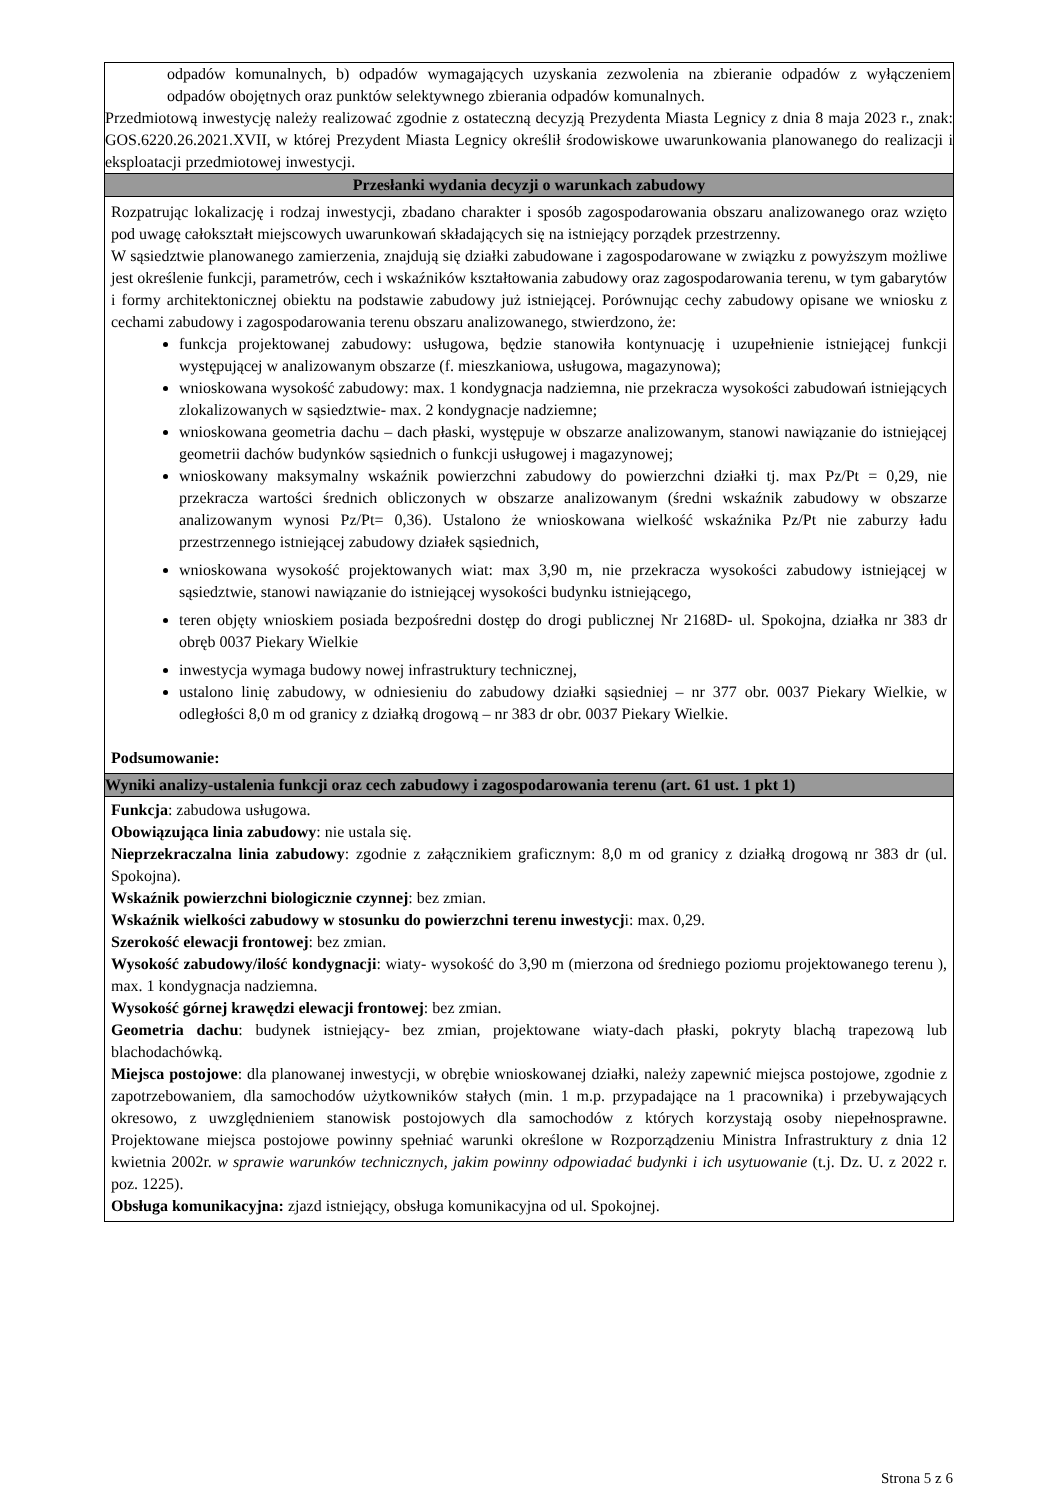odpadów komunalnych, b) odpadów wymagających uzyskania zezwolenia na zbieranie odpadów z wyłączeniem odpadów obojętnych oraz punktów selektywnego zbierania odpadów komunalnych.
Przedmiotową inwestycję należy realizować zgodnie z ostateczną decyzją Prezydenta Miasta Legnicy z dnia 8 maja 2023 r., znak: GOS.6220.26.2021.XVII, w której Prezydent Miasta Legnicy określił środowiskowe uwarunkowania planowanego do realizacji i eksploatacji przedmiotowej inwestycji.
Przesłanki wydania decyzji o warunkach zabudowy
Rozpatrując lokalizację i rodzaj inwestycji, zbadano charakter i sposób zagospodarowania obszaru analizowanego oraz wzięto pod uwagę całokształt miejscowych uwarunkowań składających się na istniejący porządek przestrzenny.
W sąsiedztwie planowanego zamierzenia, znajdują się działki zabudowane i zagospodarowane w związku z powyższym możliwe jest określenie funkcji, parametrów, cech i wskaźników kształtowania zabudowy oraz zagospodarowania terenu, w tym gabarytów i formy architektonicznej obiektu na podstawie zabudowy już istniejącej. Porównując cechy zabudowy opisane we wniosku z cechami zabudowy i zagospodarowania terenu obszaru analizowanego, stwierdzono, że:
funkcja projektowanej zabudowy: usługowa, będzie stanowiła kontynuację i uzupełnienie istniejącej funkcji występującej w analizowanym obszarze (f. mieszkaniowa, usługowa, magazynowa);
wnioskowana wysokość zabudowy: max. 1 kondygnacja nadziemna, nie przekracza wysokości zabudowań istniejących zlokalizowanych w sąsiedztwie- max. 2 kondygnacje nadziemne;
wnioskowana geometria dachu – dach płaski, występuje w obszarze analizowanym, stanowi nawiązanie do istniejącej geometrii dachów budynków sąsiednich o funkcji usługowej i magazynowej;
wnioskowany maksymalny wskaźnik powierzchni zabudowy do powierzchni działki tj. max Pz/Pt = 0,29, nie przekracza wartości średnich obliczonych w obszarze analizowanym (średni wskaźnik zabudowy w obszarze analizowanym wynosi Pz/Pt= 0,36). Ustalono że wnioskowana wielkość wskaźnika Pz/Pt nie zaburzy ładu przestrzennego istniejącej zabudowy działek sąsiednich,
wnioskowana wysokość projektowanych wiat: max 3,90 m, nie przekracza wysokości zabudowy istniejącej w sąsiedztwie, stanowi nawiązanie do istniejącej wysokości budynku istniejącego,
teren objęty wnioskiem posiada bezpośredni dostęp do drogi publicznej Nr 2168D- ul. Spokojna, działka nr 383 dr obręb 0037 Piekary Wielkie
inwestycja wymaga budowy nowej infrastruktury technicznej,
ustalono linię zabudowy, w odniesieniu do zabudowy działki sąsiedniej – nr 377 obr. 0037 Piekary Wielkie, w odległości 8,0 m od granicy z działką drogową – nr 383 dr obr. 0037 Piekary Wielkie.
Podsumowanie:
Wyniki analizy-ustalenia funkcji oraz cech zabudowy i zagospodarowania terenu (art. 61 ust. 1 pkt 1)
Funkcja: zabudowa usługowa.
Obowiązująca linia zabudowy: nie ustala się.
Nieprzekraczalna linia zabudowy: zgodnie z załącznikiem graficznym: 8,0 m od granicy z działką drogową nr 383 dr (ul. Spokojna).
Wskaźnik powierzchni biologicznie czynnej: bez zmian.
Wskaźnik wielkości zabudowy w stosunku do powierzchni terenu inwestycji: max. 0,29.
Szerokość elewacji frontowej: bez zmian.
Wysokość zabudowy/ilość kondygnacji: wiaty- wysokość do 3,90 m (mierzona od średniego poziomu projektowanego terenu ), max. 1 kondygnacja nadziemna.
Wysokość górnej krawędzi elewacji frontowej: bez zmian.
Geometria dachu: budynek istniejący- bez zmian, projektowane wiaty-dach płaski, pokryty blachą trapezową lub blachodachówką.
Miejsca postojowe: dla planowanej inwestycji, w obrębie wnioskowanej działki, należy zapewnić miejsca postojowe, zgodnie z zapotrzebowaniem, dla samochodów użytkowników stałych (min. 1 m.p. przypadające na 1 pracownika) i przebywających okresowo, z uwzględnieniem stanowisk postojowych dla samochodów z których korzystają osoby niepełnosprawne. Projektowane miejsca postojowe powinny spełniać warunki określone w Rozporządzeniu Ministra Infrastruktury z dnia 12 kwietnia 2002r. w sprawie warunków technicznych, jakim powinny odpowiadać budynki i ich usytuowanie (t.j. Dz. U. z 2022 r. poz. 1225).
Obsługa komunikacyjna: zjazd istniejący, obsługa komunikacyjna od ul. Spokojnej.
Strona 5 z 6